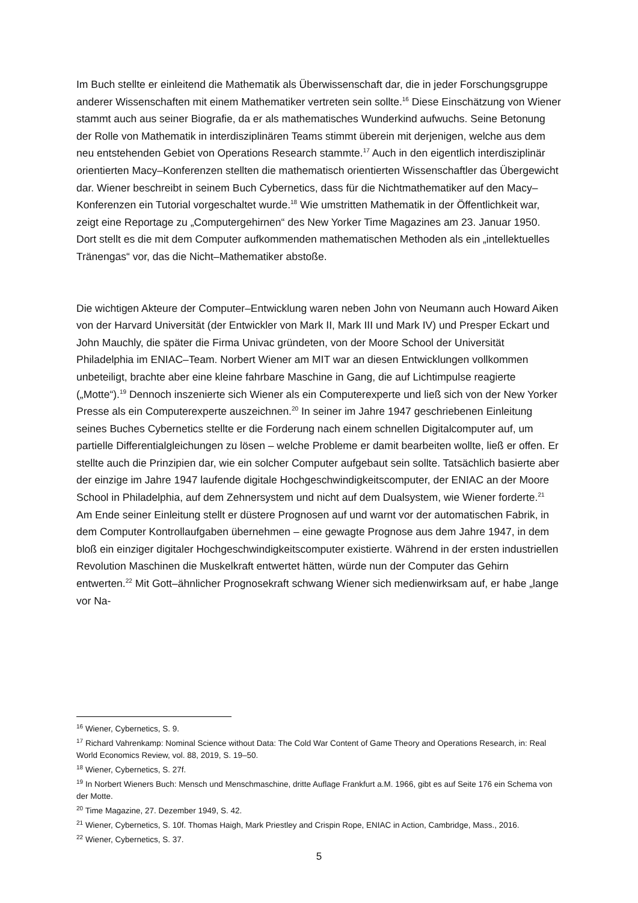Im Buch stellte er einleitend die Mathematik als Überwissenschaft dar, die in jeder Forschungsgruppe anderer Wissenschaften mit einem Mathematiker vertreten sein sollte.<sup>16</sup> Diese Einschätzung von Wiener stammt auch aus seiner Biografie, da er als mathematisches Wunderkind aufwuchs. Seine Betonung der Rolle von Mathematik in interdisziplinären Teams stimmt überein mit derjenigen, welche aus dem neu entstehenden Gebiet von Operations Research stammte.<sup>17</sup> Auch in den eigentlich interdisziplinär orientierten Macy–Konferenzen stellten die mathematisch orientierten Wissenschaftler das Übergewicht dar. Wiener beschreibt in seinem Buch Cybernetics, dass für die Nichtmathematiker auf den Macy–Konferenzen ein Tutorial vorgeschaltet wurde.<sup>18</sup> Wie umstritten Mathematik in der Öffentlichkeit war, zeigt eine Reportage zu „Computergehirnen“ des New Yorker Time Magazines am 23. Januar 1950. Dort stellt es die mit dem Computer aufkommenden mathematischen Methoden als ein „intellektuelles Tränengas“ vor, das die Nicht–Mathematiker abstoße.
Die wichtigen Akteure der Computer–Entwicklung waren neben John von Neumann auch Howard Aiken von der Harvard Universität (der Entwickler von Mark II, Mark III und Mark IV) und Presper Eckart und John Mauchly, die später die Firma Univac gründeten, von der Moore School der Universität Philadelphia im ENIAC–Team. Norbert Wiener am MIT war an diesen Entwicklungen vollkommen unbeteiligt, brachte aber eine kleine fahrbare Maschine in Gang, die auf Lichtimpulse reagierte („Motte“).<sup>19</sup> Dennoch inszenierte sich Wiener als ein Computerexperte und ließ sich von der New Yorker Presse als ein Computerexperte auszeichnen.<sup>20</sup> In seiner im Jahre 1947 geschriebenen Einleitung seines Buches Cybernetics stellte er die Forderung nach einem schnellen Digitalcomputer auf, um partielle Differentialgleichungen zu lösen – welche Probleme er damit bearbeiten wollte, ließ er offen. Er stellte auch die Prinzipien dar, wie ein solcher Computer aufgebaut sein sollte. Tatsächlich basierte aber der einzige im Jahre 1947 laufende digitale Hochgeschwindigkeitscomputer, der ENIAC an der Moore School in Philadelphia, auf dem Zehnersystem und nicht auf dem Dualsystem, wie Wiener forderte.<sup>21</sup> Am Ende seiner Einleitung stellt er düstere Prognosen auf und warnt vor der automatischen Fabrik, in dem Computer Kontrollaufgaben übernehmen – eine gewagte Prognose aus dem Jahre 1947, in dem bloß ein einziger digitaler Hochgeschwindigkeitscomputer existierte. Während in der ersten industriellen Revolution Maschinen die Muskelkraft entwertet hätten, würde nun der Computer das Gehirn entwerten.<sup>22</sup> Mit Gott–ähnlicher Prognosekraft schwang Wiener sich medienwirksam auf, er habe „lange vor Na-
<sup>16</sup> Wiener, Cybernetics, S. 9.
<sup>17</sup> Richard Vahrenkamp: Nominal Science without Data: The Cold War Content of Game Theory and Operations Research, in: Real World Economics Review, vol. 88, 2019, S. 19–50.
<sup>18</sup> Wiener, Cybernetics, S. 27f.
<sup>19</sup> In Norbert Wieners Buch: Mensch und Menschmaschine, dritte Auflage Frankfurt a.M. 1966, gibt es auf Seite 176 ein Schema von der Motte.
<sup>20</sup> Time Magazine, 27. Dezember 1949, S. 42.
<sup>21</sup> Wiener, Cybernetics, S. 10f. Thomas Haigh, Mark Priestley and Crispin Rope, ENIAC in Action, Cambridge, Mass., 2016.
<sup>22</sup> Wiener, Cybernetics, S. 37.
5